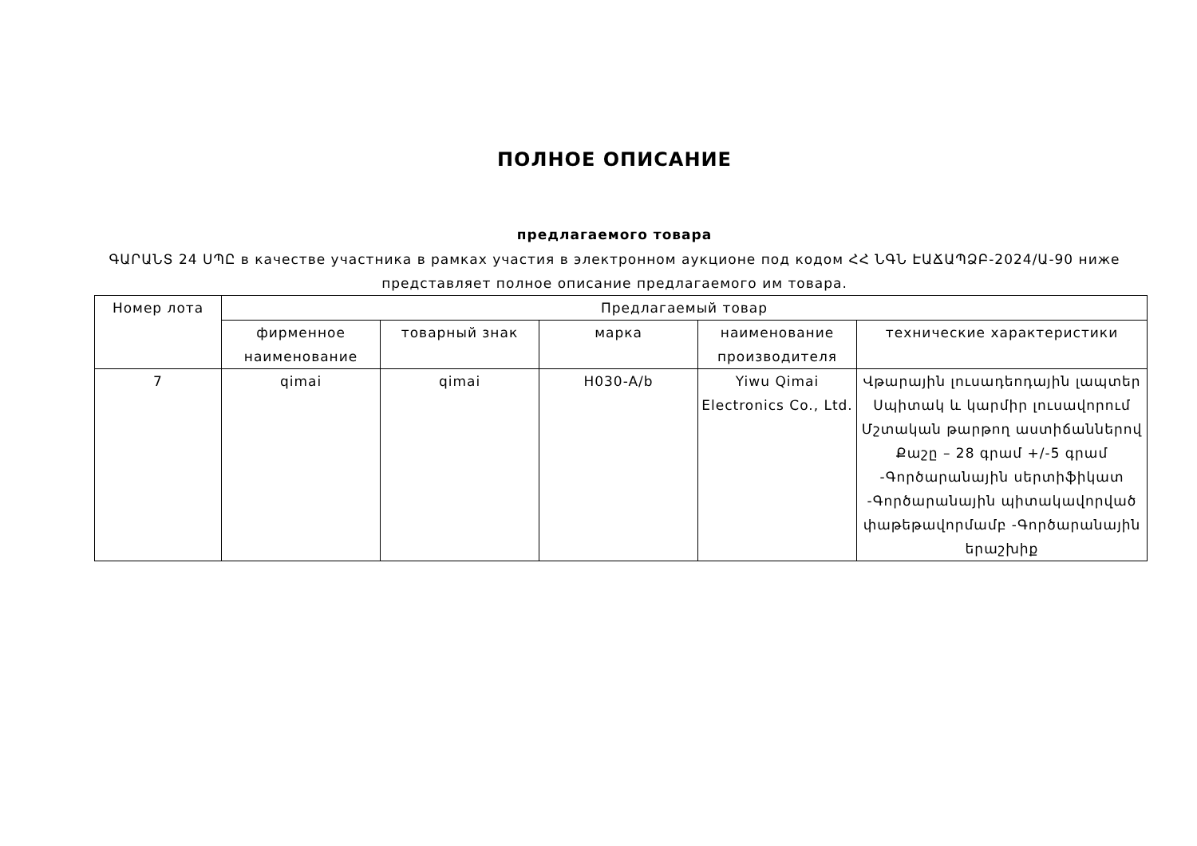ПОЛНОЕ ОПИСАНИЕ
предлагаемого товара
ԳԱՐԱՆՏ 24 ՍՊԸ в качестве участника в рамках участия в электронном аукционе под кодом ՀՀ ՆԳՆ ԷԱՃԱՊՁԲ-2024/Ա-90 ниже представляет полное описание предлагаемого им товара.
| Номер лота | Предлагаемый товар | | | | |
| --- | --- | --- | --- | --- | --- |
| | фирменное наименование | товарный знак | марка | наименование производителя | технические характеристики |
| 7 | qimai | qimai | H030-A/b | Yiwu Qimai Electronics Co., Ltd. | Վթարային լուսադեոդային լապտեր Սպիտակ և կարմիր լուսավորում Մշտական թարթող աստիճաններով Քաշը – 28 գրամ +/-5 գրամ -Գործարանային սերտիֆիկատ -Գործարանային պիտակավորված փաթեթավորմամբ -Գործարանային երաշխիք |